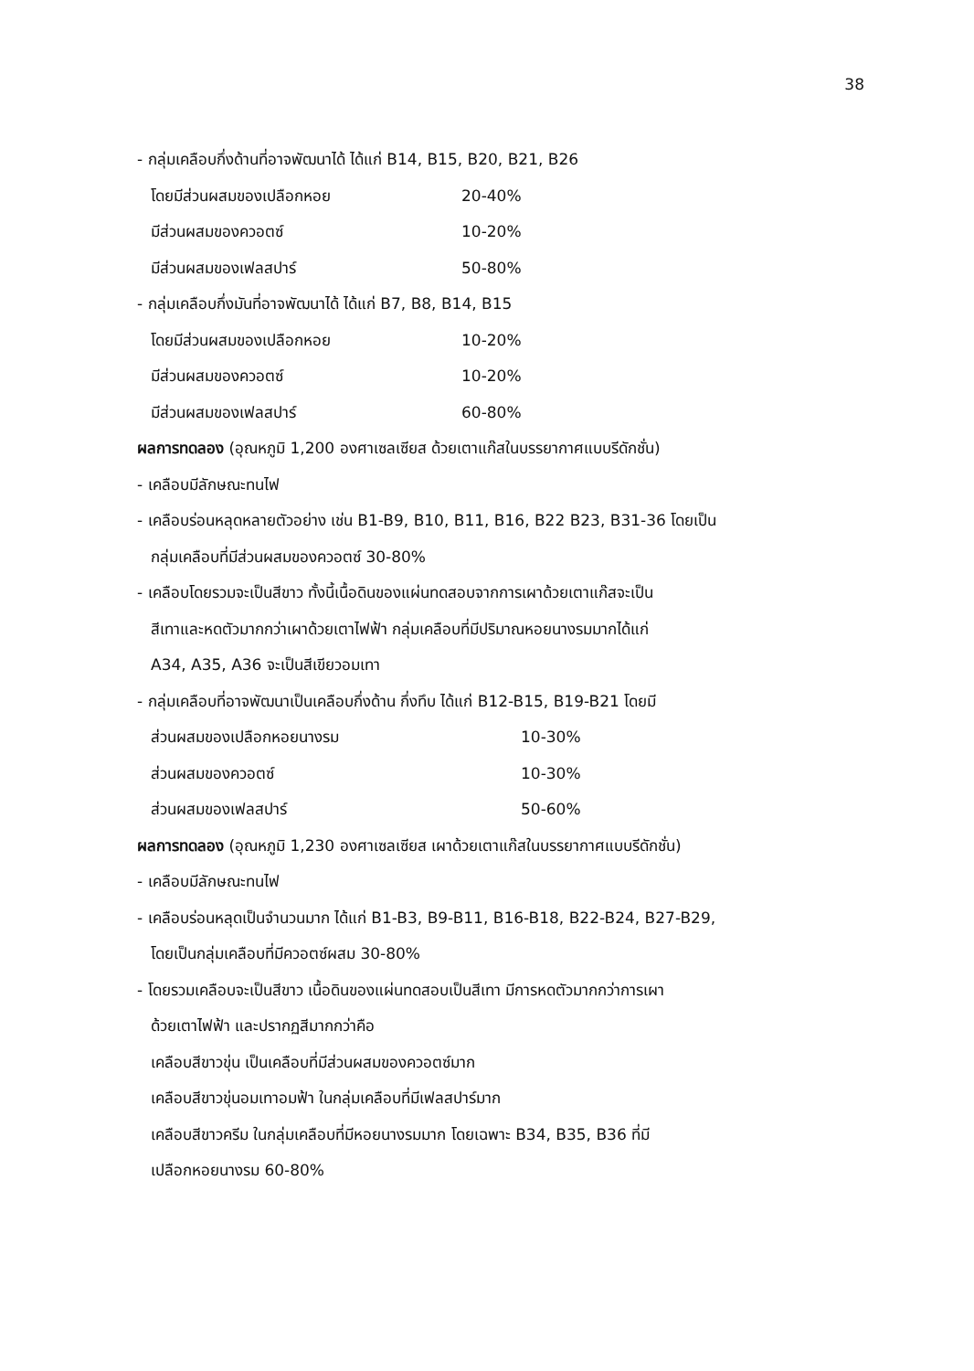38
- กลุ่มเคลือบกึ่งด้านที่อาจพัฒนาได้ ได้แก่ B14, B15, B20, B21, B26
โดยมีส่วนผสมของเปลือกหอย 20-40%
มีส่วนผสมของควอตซ์ 10-20%
มีส่วนผสมของเฟลสปาร์ 50-80%
- กลุ่มเคลือบกึ่งมันที่อาจพัฒนาได้ ได้แก่ B7, B8, B14, B15
โดยมีส่วนผสมของเปลือกหอย 10-20%
มีส่วนผสมของควอตซ์ 10-20%
มีส่วนผสมของเฟลสปาร์ 60-80%
ผลการทดลอง (อุณหภูมิ 1,200 องศาเซลเซียส ด้วยเตาแก๊สในบรรยากาศแบบรีดักชั่น)
- เคลือบมีลักษณะทนไฟ
- เคลือบร่อนหลุดหลายตัวอย่าง เช่น B1-B9, B10, B11, B16, B22 B23, B31-36 โดยเป็น
กลุ่มเคลือบที่มีส่วนผสมของควอตซ์ 30-80%
- เคลือบโดยรวมจะเป็นสีขาว ทั้งนี้เนื้อดินของแผ่นทดสอบจากการเผาด้วยเตาแก๊สจะเป็น
สีเทาและหดตัวมากกว่าเผาด้วยเตาไฟฟ้า กลุ่มเคลือบที่มีปริมาณหอยนางรมมากได้แก่
A34, A35, A36 จะเป็นสีเขียวอมเทา
- กลุ่มเคลือบที่อาจพัฒนาเป็นเคลือบกึ่งด้าน กึ่งทึบ ได้แก่ B12-B15, B19-B21 โดยมี
ส่วนผสมของเปลือกหอยนางรม 10-30%
ส่วนผสมของควอตซ์ 10-30%
ส่วนผสมของเฟลสปาร์ 50-60%
ผลการทดลอง (อุณหภูมิ 1,230 องศาเซลเซียส เผาด้วยเตาแก๊สในบรรยากาศแบบรีดักชั่น)
- เคลือบมีลักษณะทนไฟ
- เคลือบร่อนหลุดเป็นจำนวนมาก ได้แก่ B1-B3, B9-B11, B16-B18, B22-B24, B27-B29,
โดยเป็นกลุ่มเคลือบที่มีควอตซ์ผสม 30-80%
- โดยรวมเคลือบจะเป็นสีขาว เนื้อดินของแผ่นทดสอบเป็นสีเทา มีการหดตัวมากกว่าการเผา
ด้วยเตาไฟฟ้า และปรากฏสีมากกว่าคือ
เคลือบสีขาวขุ่น เป็นเคลือบที่มีส่วนผสมของควอตซ์มาก
เคลือบสีขาวขุ่นอมเทาอมฟ้า ในกลุ่มเคลือบที่มีเฟลสปาร์มาก
เคลือบสีขาวครีม ในกลุ่มเคลือบที่มีหอยนางรมมาก โดยเฉพาะ B34, B35, B36 ที่มี
เปลือกหอยนางรม 60-80%